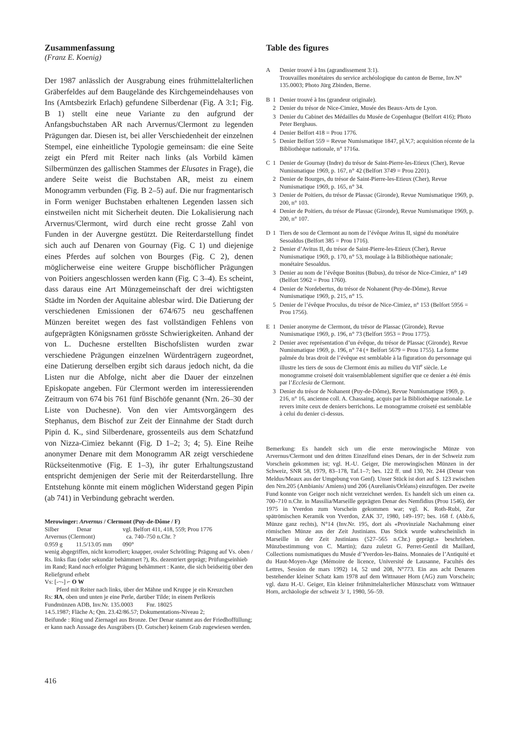Zusammenfassung
(Franz E. Koenig)
Der 1987 anlässlich der Ausgrabung eines frühmittelalterlichen Gräberfeldes auf dem Baugelände des Kirchgemeindehauses von Ins (Amtsbezirk Erlach) gefundene Silberdenar (Fig. A 3:1; Fig. B 1) stellt eine neue Variante zu den aufgrund der Anfangsbuchstaben AR nach Arvernus/Clermont zu legenden Prägungen dar. Diesen ist, bei aller Verschiedenheit der einzelnen Stempel, eine einheitliche Typologie gemeinsam: die eine Seite zeigt ein Pferd mit Reiter nach links (als Vorbild kämen Silbermünzen des gallischen Stammes der Elusates in Frage), die andere Seite weist die Buchstaben AR, meist zu einem Monogramm verbunden (Fig. B 2–5) auf. Die nur fragmentarisch in Form weniger Buchstaben erhaltenen Legenden lassen sich einstweilen nicht mit Sicherheit deuten. Die Lokalisierung nach Arvernus/Clermont, wird durch eine recht grosse Zahl von Funden in der Auvergne gestützt. Die Reiterdarstellung findet sich auch auf Denaren von Gournay (Fig. C 1) und diejenige eines Pferdes auf solchen von Bourges (Fig. C 2), denen möglicherweise eine weitere Gruppe bischöflicher Prägungen von Poitiers angeschlossen werden kann (Fig. C 3–4). Es scheint, dass daraus eine Art Münzgemeinschaft der drei wichtigsten Städte im Norden der Aquitaine ablesbar wird. Die Datierung der verschiedenen Emissionen der 674/675 neu geschaffenen Münzen bereitet wegen des fast vollständigen Fehlens von aufgeprägten Königsnamen grösste Schwierigkeiten. Anhand der von L. Duchesne erstellten Bischofslisten wurden zwar verschiedene Prägungen einzelnen Würdenträgern zugeordnet, eine Datierung derselben ergibt sich daraus jedoch nicht, da die Listen nur die Abfolge, nicht aber die Dauer der einzelnen Episkopate angeben. Für Clermont werden im interessierenden Zeitraum von 674 bis 761 fünf Bischöfe genannt (Nrn. 26–30 der Liste von Duchesne). Von den vier Amtsvorgängern des Stephanus, dem Bischof zur Zeit der Einnahme der Stadt durch Pipin d. K., sind Silberdenare, grossenteils aus dem Schatzfund von Nizza-Cimiez bekannt (Fig. D 1–2; 3; 4; 5). Eine Reihe anonymer Denare mit dem Monogramm AR zeigt verschiedene Rückseitenmotive (Fig. E 1–3), ihr guter Erhaltungszustand entspricht demjenigen der Serie mit der Reiterdarstellung. Ihre Entstehung könnte mit einem möglichen Widerstand gegen Pipin (ab 741) in Verbindung gebracht werden.
Merowinger: Arvernus / Clermont (Puy-de-Dôme / F)
Silber Denar vgl. Belfort 411, 418, 559; Prou 1776
Arvernus (Clermont) ca. 740–750 n.Chr. ?
0.959 g 11.5/13.05 mm 090°
wenig abgegriffen, nicht korrodiert; knapper, ovaler Schrötling; Prägung auf Vs. oben / Rs. links flau (oder sekundär behämmert ?), Rs. dezentriert geprägt; Prüfungseinhieb im Rand; Rand nach erfolgter Prägung behämmert : Kante, die sich beidseitig über den Reliefgrund erhebt
Vs: [-~-] ⌐ O W
Pferd mit Reiter nach links, über der Mähne und Kruppe je ein Kreuzchen
Rs: ЯA, oben und unten je eine Perle, darüber Tilde; in einem Perlkreis
Fundmünzen ADB, Inv.Nr. 135.0003 Fnr. 18025
14.5.1987; Fläche A; Qm. 23.42/86.57; Dokumentations-Niveau 2;
Beifunde : Ring und Ziernagel aus Bronze. Der Denar stammt aus der Friedhoffüllung; er kann nach Aussage des Ausgräbers (D. Gutscher) keinem Grab zugewiesen werden.
Table des figures
A Denier trouvé à Ins (agrandissement 3:1).
Trouvailles monétaires du service archéologique du canton de Berne, Inv.N° 135.0003; Photo Jürg Zbinden, Berne.
B 1 Denier trouvé à Ins (grandeur originale).
2 Denier du trésor de Nice-Cimiez, Musée des Beaux-Arts de Lyon.
3 Denier du Cabinet des Médailles du Musée de Copenhague (Belfort 416); Photo Peter Berghaus.
4 Denier Belfort 418 = Prou 1776.
5 Denier Belfort 559 = Revue Numismatique 1847, pl.V,7; acquisition récente de la Bibliothèque nationale, n° 1716a.
C 1 Denier de Gournay (Indre) du trésor de Saint-Pierre-les-Etieux (Cher), Revue Numismatique 1969, p. 167, n° 42 (Belfort 3749 = Prou 2201).
2 Denier de Bourges, du trésor de Saint-Pierre-les-Etieux (Cher), Revue Numismatique 1969, p. 165, n° 34.
3 Denier de Poitiers, du trésor de Plassac (Gironde), Revue Numismatique 1969, p. 200, n° 103.
4 Denier de Poitiers, du trésor de Plassac (Gironde), Revue Numismatique 1969, p. 200, n° 107.
D 1 Tiers de sou de Clermont au nom de l’évêque Avitus II, signé du monétaire Sesoaldus (Belfort 385 = Prou 1716).
2 Denier d’Avitus II, du trésor de Saint-Pierre-les-Etieux (Cher), Revue Numismatique 1969, p. 170, n° 53, moulage à la Bibliothèque nationale; monétaire Sesoaldus.
3 Denier au nom de l’évêque Bonitus (Bubus), du trésor de Nice-Cimiez, n° 149 (Belfort 5962 = Prou 1760).
4 Denier de Nordebertus, du trésor de Nohanent (Puy-de-Dôme), Revue Numismatique 1969, p. 215, n° 15.
5 Denier de l’évêque Proculus, du trésor de Nice-Cimiez, n° 153 (Belfort 5956 = Prou 1756).
E 1 Denier anonyme de Clermont, du trésor de Plassac (Gironde), Revue Numismatique 1969, p. 196, n° 73 (Belfort 5953 = Prou 1775).
2 Denier avec représentation d’un évêque, du trésor de Plassac (Gironde), Revue Numismatique 1969, p. 196, n° 74 (+ Belfort 5679 = Prou 1755). La forme palmée du bras droit de l’évêque est semblable à la figuration du personnage qui illustre les tiers de sous de Clermont émis au milieu du VII<sup>e</sup> siècle. Le monogramme croiseté doit vraisemblablement signifier que ce denier a été émis par l’Ecclesia de Clermont.
3 Denier du trésor de Nohanent (Puy-de-Dôme), Revue Numismatique 1969, p. 216, n° 16, ancienne coll. A. Chassaing, acquis par la Bibliothèque nationale. Le revers imite ceux de deniers berrichons. Le monogramme croiseté est semblable à celui du denier ci-dessus.
Bemerkung: Es handelt sich um die erste merowingische Münze von Arvernus/Clermont und den dritten Einzelfund eines Denars, der in der Schweiz zum Vorschein gekommen ist; vgl. H.-U. Geiger, Die merowingischen Münzen in der Schweiz, SNR 58, 1979, 83–178, Taf.1–7; bes. 122 ff. und 130, Nr. 244 (Denar von Meldus/Meaux aus der Umgebung von Genf). Unser Stück ist dort auf S. 123 zwischen den Nrn.205 (Ambianis/ Amiens) und 206 (Aurelianis/Orléans) einzufügen. Der zweite Fund konnte von Geiger noch nicht verzeichnet werden. Es handelt sich um einen ca. 700–710 n.Chr. in Massilia/Marseille geprägten Denar des Nemfidius (Prou 1546), der 1975 in Yverdon zum Vorschein gekommen war; vgl. K. Roth-Rubi, Zur spätrömischen Keramik von Yverdon, ZAK 37, 1980, 149–197; bes. 168 f. (Abb.6, Münze ganz rechts), N°14 (Inv.Nr. 195, dort als «Provinziale Nachahmung einer römischen Münze aus der Zeit Justinians. Das Stück wurde wahrscheinlich in Marseille in der Zeit Justinians (527–565 n.Chr.) geprägt.» beschrieben. Münzbestimmung von C. Martin); dazu zuletzt G. Perret-Gentil dit Maillard, Collections numismatiques du Musée d’Yverdon-les-Bains. Monnaies de l’Antiquité et du Haut-Moyen-Age (Mémoire de licence, Université de Lausanne, Facultés des Lettres, Session de mars 1992) 14, 52 und 208, N°773. Ein aus acht Denaren bestehender kleiner Schatz kam 1978 auf dem Wittnauer Horn (AG) zum Vorschein; vgl. dazu H.-U. Geiger, Ein kleiner frühmittelalterlicher Münzschatz vom Wittnauer Horn, archäologie der schweiz 3/ 1, 1980, 56–59.
416